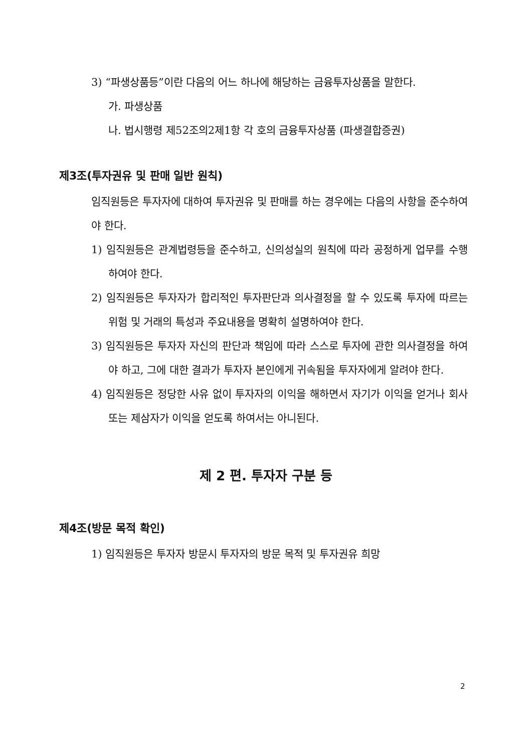3) “파생상품등”이란 다음의 어느 하나에 해당하는 금융투자상품을 말한다.
가. 파생상품
나. 법시행령 제52조의2제1항 각 호의 금융투자상품 (파생결합증권)
제3조(투자권유 및 판매 일반 원칙)
임직원등은 투자자에 대하여 투자권유 및 판매를 하는 경우에는 다음의 사항을 준수하여야 한다.
1) 임직원등은 관계법령등을 준수하고, 신의성실의 원칙에 따라 공정하게 업무를 수행하여야 한다.
2) 임직원등은 투자자가 합리적인 투자판단과 의사결정을 할 수 있도록 투자에 따르는 위험 및 거래의 특성과 주요내용을 명확히 설명하여야 한다.
3) 임직원등은 투자자 자신의 판단과 책임에 따라 스스로 투자에 관한 의사결정을 하여야 하고, 그에 대한 결과가 투자자 본인에게 귀속됨을 투자자에게 알려야 한다.
4) 임직원등은 정당한 사유 없이 투자자의 이익을 해하면서 자기가 이익을 얻거나 회사 또는 제삼자가 이익을 얻도록 하여서는 아니된다.
제 2 편. 투자자 구분 등
제4조(방문 목적 확인)
1) 임직원등은 투자자 방문시 투자자의 방문 목적 및 투자권유 희망
2